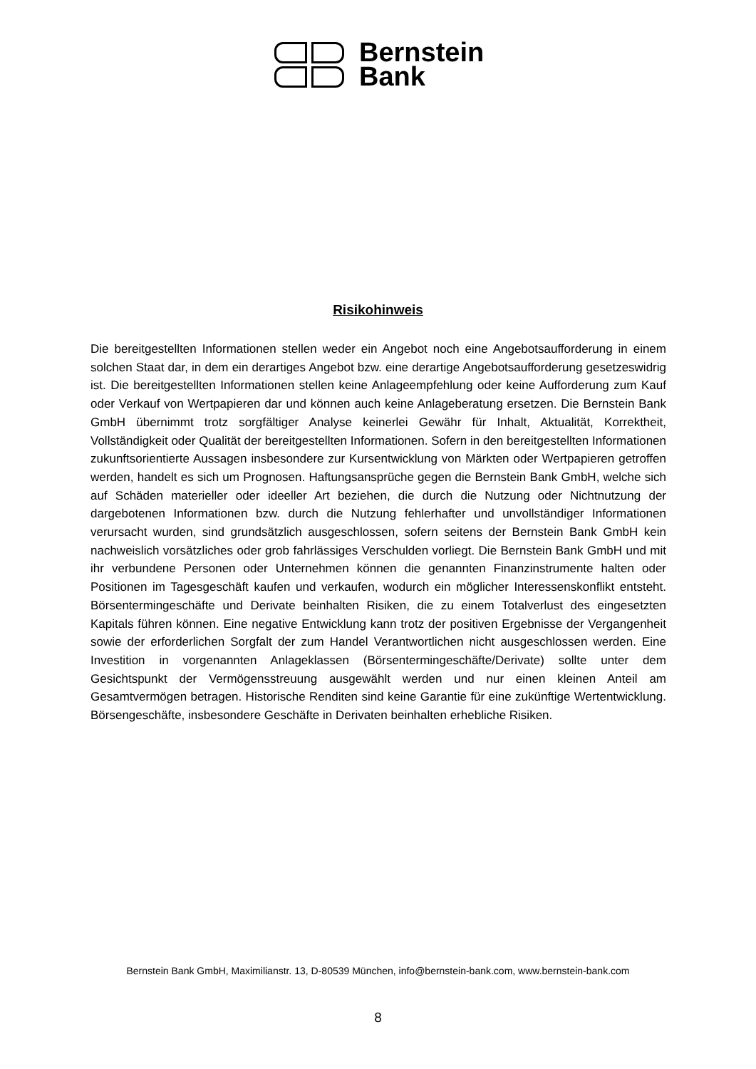Bernstein
Bank
Risikohinweis
Die bereitgestellten Informationen stellen weder ein Angebot noch eine Angebotsaufforderung in einem solchen Staat dar, in dem ein derartiges Angebot bzw. eine derartige Angebotsaufforderung gesetzeswidrig ist. Die bereitgestellten Informationen stellen keine Anlageempfehlung oder keine Aufforderung zum Kauf oder Verkauf von Wertpapieren dar und können auch keine Anlageberatung ersetzen. Die Bernstein Bank GmbH übernimmt trotz sorgfältiger Analyse keinerlei Gewähr für Inhalt, Aktualität, Korrektheit, Vollständigkeit oder Qualität der bereitgestellten Informationen. Sofern in den bereitgestellten Informationen zukunftsorientierte Aussagen insbesondere zur Kursentwicklung von Märkten oder Wertpapieren getroffen werden, handelt es sich um Prognosen. Haftungsansprüche gegen die Bernstein Bank GmbH, welche sich auf Schäden materieller oder ideeller Art beziehen, die durch die Nutzung oder Nichtnutzung der dargebotenen Informationen bzw. durch die Nutzung fehlerhafter und unvollständiger Informationen verursacht wurden, sind grundsätzlich ausgeschlossen, sofern seitens der Bernstein Bank GmbH kein nachweislich vorsätzliches oder grob fahrlässiges Verschulden vorliegt. Die Bernstein Bank GmbH und mit ihr verbundene Personen oder Unternehmen können die genannten Finanzinstrumente halten oder Positionen im Tagesgeschäft kaufen und verkaufen, wodurch ein möglicher Interessenskonflikt entsteht. Börsentermingeschäfte und Derivate beinhalten Risiken, die zu einem Totalverlust des eingesetzten Kapitals führen können. Eine negative Entwicklung kann trotz der positiven Ergebnisse der Vergangenheit sowie der erforderlichen Sorgfalt der zum Handel Verantwortlichen nicht ausgeschlossen werden. Eine Investition in vorgenannten Anlageklassen (Börsentermingeschäfte/Derivate) sollte unter dem Gesichtspunkt der Vermögensstreuung ausgewählt werden und nur einen kleinen Anteil am Gesamtvermögen betragen. Historische Renditen sind keine Garantie für eine zukünftige Wertentwicklung. Börsengeschäfte, insbesondere Geschäfte in Derivaten beinhalten erhebliche Risiken.
Bernstein Bank GmbH, Maximilianstr. 13, D-80539 München, info@bernstein-bank.com, www.bernstein-bank.com
8